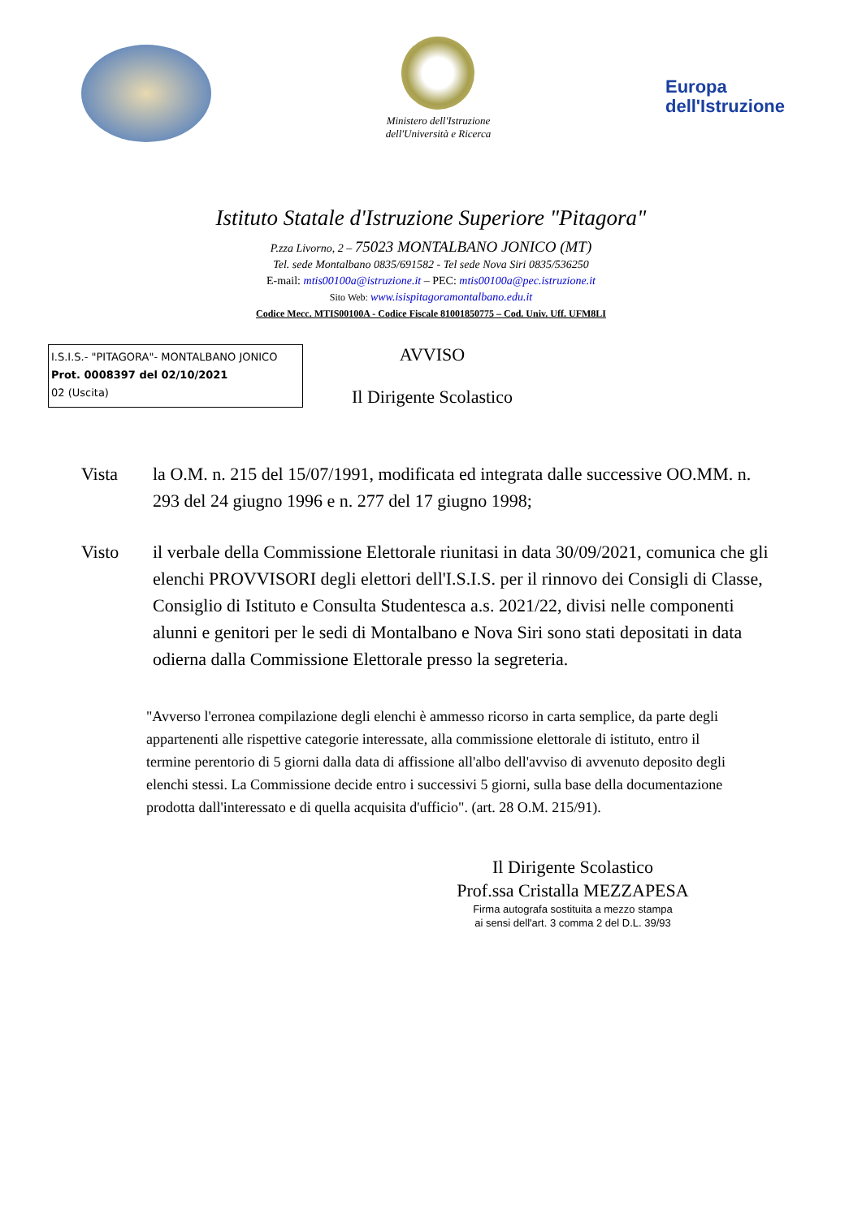Ministero dell'Istruzione
dell'Università e Ricerca
Europa
dell'Istruzione
Istituto Statale d'Istruzione Superiore "Pitagora"
P.zza Livorno, 2 – 75023 MONTALBANO JONICO (MT)
Tel. sede Montalbano 0835/691582 - Tel sede Nova Siri 0835/536250
E-mail: mtis00100a@istruzione.it – PEC: mtis00100a@pec.istruzione.it
Sito Web: www.isispitagoramontalbano.edu.it
Codice Mecc. MTIS00100A - Codice Fiscale 81001850775 – Cod. Univ. Uff. UFM8LI
I.S.I.S.- "PITAGORA"- MONTALBANO JONICO
Prot. 0008397 del 02/10/2021
02 (Uscita)
AVVISO
Il Dirigente Scolastico
Vista la O.M. n. 215 del 15/07/1991, modificata ed integrata dalle successive OO.MM. n. 293 del 24 giugno 1996 e n. 277 del 17 giugno 1998;
Visto il verbale della Commissione Elettorale riunitasi in data 30/09/2021, comunica che gli elenchi PROVVISORI degli elettori dell'I.S.I.S. per il rinnovo dei Consigli di Classe, Consiglio di Istituto e Consulta Studentesca a.s. 2021/22, divisi nelle componenti alunni e genitori per le sedi di Montalbano e Nova Siri sono stati depositati in data odierna dalla Commissione Elettorale presso la segreteria.
"Avverso l'erronea compilazione degli elenchi è ammesso ricorso in carta semplice, da parte degli appartenenti alle rispettive categorie interessate, alla commissione elettorale di istituto, entro il termine perentorio di 5 giorni dalla data di affissione all'albo dell'avviso di avvenuto deposito degli elenchi stessi. La Commissione decide entro i successivi 5 giorni, sulla base della documentazione prodotta dall'interessato e di quella acquisita d'ufficio". (art. 28 O.M. 215/91).
Il Dirigente Scolastico
Prof.ssa Cristalla MEZZAPESA
Firma autografa sostituita a mezzo stampa
ai sensi dell'art. 3 comma 2 del D.L. 39/93